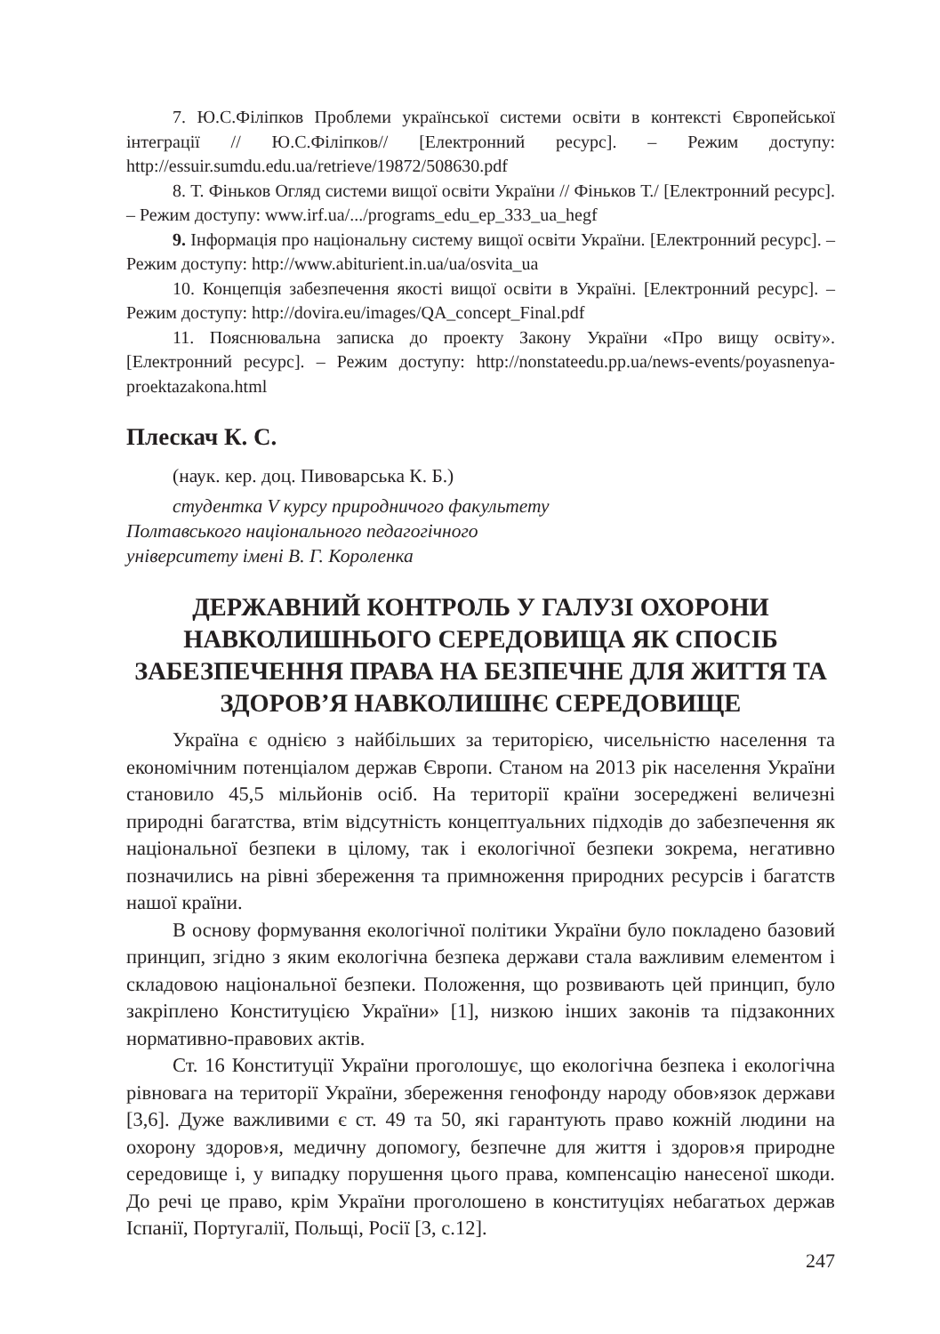7. Ю.С.Філіпков Проблеми української системи освіти в контексті Європейської інтеграції // Ю.С.Філіпков// [Електронний ресурс]. – Режим доступу: http://essuir.sumdu.edu.ua/retrieve/19872/508630.pdf
8. Т. Фіньков Огляд системи вищої освіти України // Фіньков Т./ [Електронний ресурс]. – Режим доступу: www.irf.ua/.../programs_edu_ep_333_ua_hegf
9. Інформація про національну систему вищої освіти України. [Електронний ресурс]. – Режим доступу: http://www.abiturient.in.ua/ua/osvita_ua
10. Концепція забезпечення якості вищої освіти в Україні. [Електронний ресурс]. – Режим доступу: http://dovira.eu/images/QA_concept_Final.pdf
11. Пояснювальна записка до проекту Закону України «Про вищу освіту». [Електронний ресурс]. – Режим доступу: http://nonstateedu.pp.ua/news-events/poyasnenya-proektazakona.html
Плескач К. С.
(наук. кер. доц. Пивоварська К. Б.)
студентка V курсу природничого факультету
Полтавського національного педагогічного
університету імені В. Г. Короленка
ДЕРЖАВНИЙ КОНТРОЛЬ У ГАЛУЗІ ОХОРОНИ НАВКОЛИШНЬОГО СЕРЕДОВИЩА ЯК СПОСІБ ЗАБЕЗПЕЧЕННЯ ПРАВА НА БЕЗПЕЧНЕ ДЛЯ ЖИТТЯ ТА ЗДОРОВ’Я НАВКОЛИШНЄ СЕРЕДОВИЩЕ
Україна є однією з найбільших за територією, чисельністю населення та економічним потенціалом держав Європи. Станом на 2013 рік населення України становило 45,5 мільйонів осіб. На території країни зосереджені величезні природні багатства, втім відсутність концептуальних підходів до забезпечення як національної безпеки в цілому, так і екологічної безпеки зокрема, негативно позначились на рівні збереження та примноження природних ресурсів і багатств нашої країни.
В основу формування екологічної політики України було покладено базовий принцип, згідно з яким екологічна безпека держави стала важливим елементом і складовою національної безпеки. Положення, що розвивають цей принцип, було закріплено Конституцією України» [1], низкою інших законів та підзаконних нормативно-правових актів.
Ст. 16 Конституції України проголошує, що екологічна безпека і екологічна рівновага на території України, збереження генофонду народу обов›язок держави [3,6]. Дуже важливими є ст. 49 та 50, які гарантують право кожній людини на охорону здоров›я, медичну допомогу, безпечне для життя і здоров›я природне середовище і, у випадку порушення цього права, компенсацію нанесеної шкоди. До речі це право, крім України проголошено в конституціях небагатьох держав Іспанії, Португалії, Польщі, Росії [3, с.12].
247